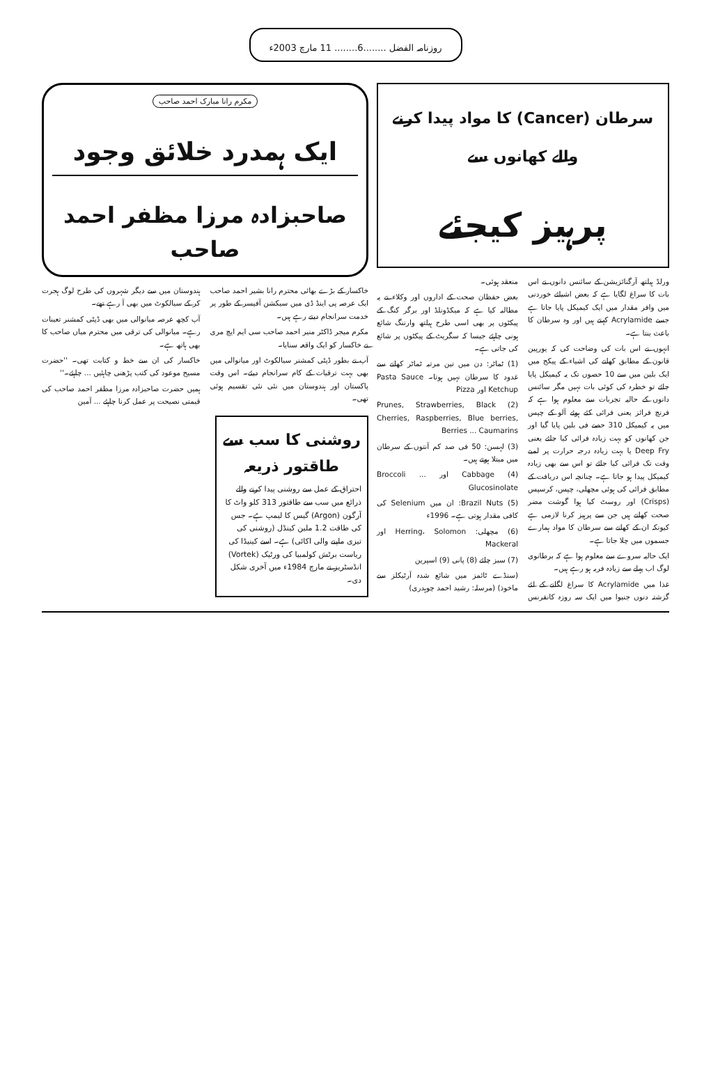روزنامہ الفضل ........6........ 11 مارچ 2003ء
سرطان (Cancer) کا مواد پیدا کرنے والے کھانوں سے
پرہیز کیجئے
ورلڈ ہیلتھ آرگنائزیشن کے سائنس دانوں نے اس بات کا سراغ لگایا ہے کہ بعض اشیائے خوردنی میں وافر مقدار میں ایک کیمیکل پایا جاتا ہے جسے Acrylamide کہتے ہیں اور وہ سرطان کا باعث بنتا ہے۔
انہوں نے اس بات کی وضاحت کی کہ یورپین قانون کے مطابق کھانے کی اشیاء کے پیکج میں ایک بلین میں سے 10 حصوں تک یہ کیمیکل پایا جائے تو خطرہ کی کوئی بات نہیں مگر سائنس دانوں کے حالیہ تجربات سے معلوم ہوا ہے کہ فرنچ فرائز یعنی فرائی کئے ہوئے آلو کے چپس میں یہ کیمیکل 310 حصے فی بلین پایا گیا اور جن کھانوں کو بہت زیادہ فرائی کیا جائے یعنی Deep Fry یا بہت زیادہ درجہ حرارت پر لمبے وقت تک فرائی کیا جائے تو اس سے بھی زیادہ کیمیکل پیدا ہو جاتا ہے۔ چنانچہ اس دریافت کے مطابق فرائی کی ہوئی مچھلی، چپس، کرسپس (Crisps) اور روسٹ کیا ہوا گوشت مضر صحت کھانے ہیں جن سے پرہیز کرنا لازمی ہے کیونکہ ان کے کھانے سے سرطان کا مواد ہمارے جسموں میں چلا جاتا ہے۔
ایک حالیہ سروے سے معلوم ہوا ہے کہ برطانوی لوگ اب پہلے سے زیادہ فربہ ہو رہے ہیں۔
غذا میں Acrylamide کا سراغ لگانے کے لئے گزشتہ دنوں جنیوا میں ایک سہ روزہ کانفرنس منعقد ہوئی۔
بعض حفظان صحت کے اداروں اور وکلاء نے یہ مطالبہ کیا ہے کہ میکڈونلڈ اور برگر کنگ کے پیکٹوں پر بھی اسی طرح ہیلتھ وارننگ شائع ہونی چاہئے جیسا کہ سگریٹ کے پیکٹوں پر شائع کی جاتی ہے۔
(1) ٹماٹر: دن میں تین مرتبہ ٹماٹر کھانے سے غدود کا سرطان نہیں ہوتا۔ Pasta Sauce Ketchup اور Pizza
(2) Prunes, Strawberries, Black Cherries, Raspberries, Blue berries, Berries ... Caumarins
(3) لہسن: 50 فی صد کم آنتوں کے سرطان میں مبتلا ہوتے ہیں۔
(4) Cabbage اور Broccoli ... Glucosinolate
(5) Brazil Nuts: ان میں Selenium کی کافی مقدار ہوتی ہے۔ 1996ء
(6) مچھلی: Herring، Solomon اور Mackeral
(7) سبز چائے (8) پانی (9) اسپرین
(سنڈے ٹائمز میں شائع شدہ آرٹیکلز سے ماخوذ) (مرسلہ: رشید احمد چوہدری)
مکرم رانا مبارک احمد صاحب
ایک ہمدرد خلائق وجود
صاحبزادہ مرزا مظفر احمد صاحب
خاکسار کے بڑے بھائی محترم رانا بشیر احمد صاحب ایک عرصہ پی اینڈ ڈی میں سیکشن آفیسر کے طور پر خدمت سرانجام دیتے رہے ہیں۔
مکرم میجر ڈاکٹر منیر احمد صاحب سی ایم ایچ مری نے خاکسار کو ایک واقعہ سنایا۔
آپ نے بطور ڈپٹی کمشنر سیالکوٹ اور میانوالی میں بھی بہت ترقیات کے کام سرانجام دیئے۔ اس وقت پاکستان اور ہندوستان میں نئی نئی تقسیم ہوئی تھی۔
ہندوستان میں سے دیگر شہروں کی طرح لوگ ہجرت کر کے سیالکوٹ میں بھی آ رہے تھے۔
آپ کچھ عرصہ میانوالی میں بھی ڈپٹی کمشنر تعینات رہے۔ میانوالی کی ترقی میں محترم میاں صاحب کا بھی ہاتھ ہے۔
خاکسار کی ان سے خط و کتابت تھی۔ ''حضرت مسیح موعود کی کتب پڑھنی چاہئیں ... چاہئے۔''
ہمیں حضرت صاحبزادہ مرزا مظفر احمد صاحب کی قیمتی نصیحت پر عمل کرنا چاہئے ... آمین
روشنی کا سب سے طاقتور ذریعہ
احتراق کے عمل سے روشنی پیدا کرنے والے ذرائع میں سب سے طاقتور 313 کلو واٹ کا آرگون (Argon) گیس کا لیمپ ہے۔ جس کی طاقت 1.2 ملین کینڈل (روشنی کی تیزی ماپنے والی اکائی) ہے۔ اسے کینیڈا کی ریاست برٹش کولمبیا کی ورٹیک (Vortek) انڈسٹریز نے مارچ 1984ء میں آخری شکل دی۔